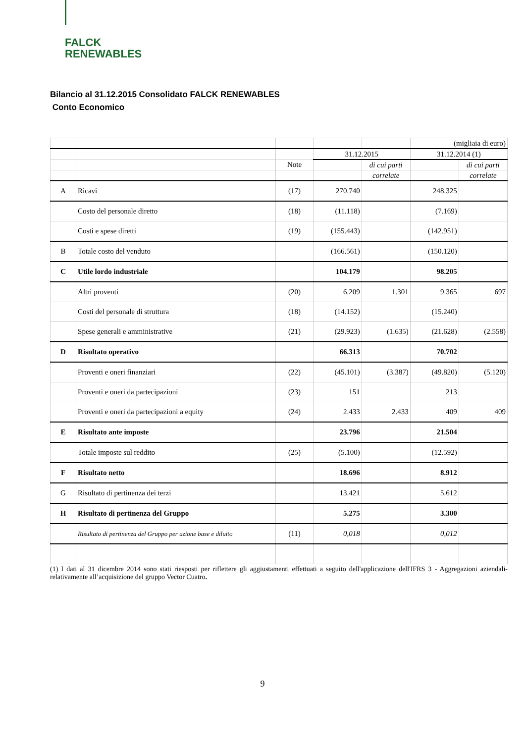FALCK
RENEWABLES
Bilancio al 31.12.2015 Consolidato FALCK RENEWABLES
Conto Economico
| | | | | | (migliaia di euro) | |
| | | | 31.12.2015 | | 31.12.2014 (1) | |
| | | Note | | di cui parti | | di cui parti |
| | | | | correlate | | correlate |
| A | Ricavi | (17) | 270.740 | | 248.325 | |
| | Costo del personale diretto | (18) | (11.118) | | (7.169) | |
| | Costi e spese diretti | (19) | (155.443) | | (142.951) | |
| B | Totale costo del venduto | | (166.561) | | (150.120) | |
| C | Utile lordo industriale | | 104.179 | | 98.205 | |
| | Altri proventi | (20) | 6.209 | 1.301 | 9.365 | 697 |
| | Costi del personale di struttura | (18) | (14.152) | | (15.240) | |
| | Spese generali e amministrative | (21) | (29.923) | (1.635) | (21.628) | (2.558) |
| D | Risultato operativo | | 66.313 | | 70.702 | |
| | Proventi e oneri finanziari | (22) | (45.101) | (3.387) | (49.820) | (5.120) |
| | Proventi e oneri da partecipazioni | (23) | 151 | | 213 | |
| | Proventi e oneri da partecipazioni a equity | (24) | 2.433 | 2.433 | 409 | 409 |
| E | Risultato ante imposte | | 23.796 | | 21.504 | |
| | Totale imposte sul reddito | (25) | (5.100) | | (12.592) | |
| F | Risultato netto | | 18.696 | | 8.912 | |
| G | Risultato di pertinenza dei terzi | | 13.421 | | 5.612 | |
| H | Risultato di pertinenza del Gruppo | | 5.275 | | 3.300 | |
| | Risultato di pertinenza del Gruppo per azione base e diluito | (11) | 0,018 | | 0,012 | |
(1) I dati al 31 dicembre 2014 sono stati riesposti per riflettere gli aggiustamenti effettuati a seguito dell'applicazione dell'IFRS 3 - Aggregazioni aziendali- relativamente all’acquisizione del gruppo Vector Cuatro.
9